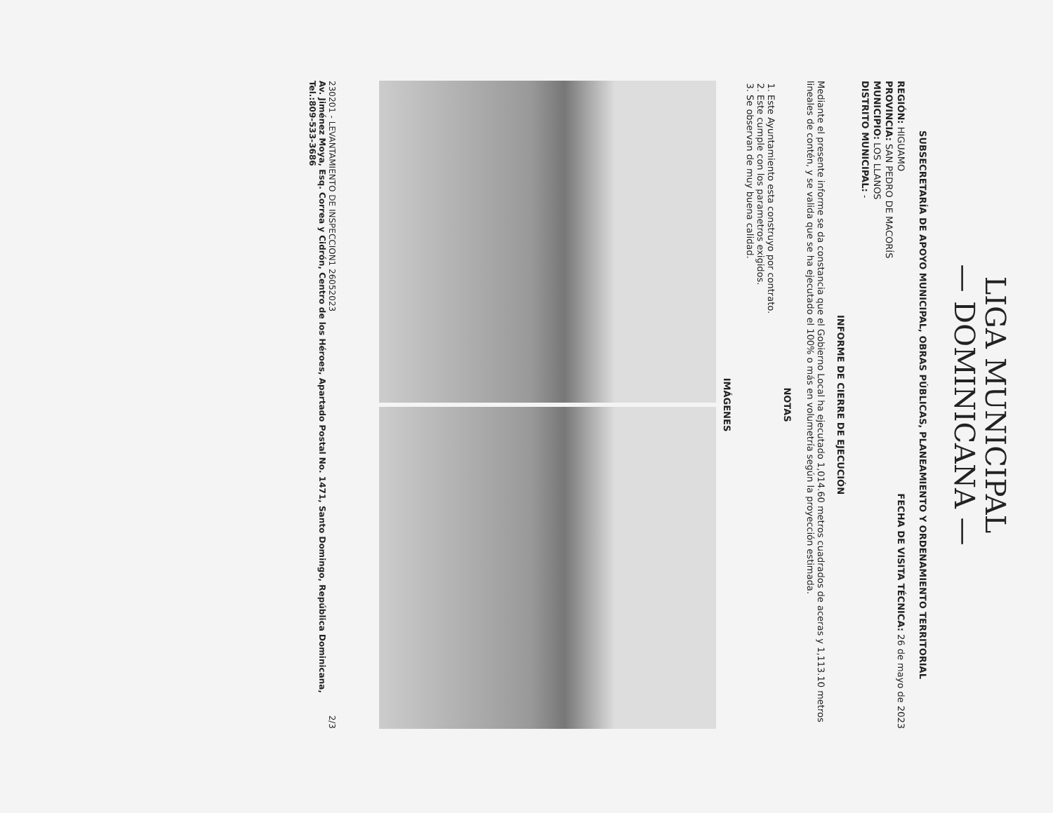LIGA MUNICIPAL
— DOMINICANA —
SUBSECRETARÍA DE APOYO MUNICIPAL, OBRAS PÚBLICAS, PLANEAMIENTO Y ORDENAMIENTO TERRITORIAL
REGIÓN: HIGUAMO
PROVINCIA: SAN PEDRO DE MACORÍS
MUNICIPIO: LOS LLANOS
DISTRITO MUNICIPAL: -
FECHA DE VISITA TÉCNICA: 26 de mayo de 2023
INFORME DE CIERRE DE EJECUCIÓN
Mediante el presente informe se da constancia que el Gobierno Local ha ejecutado 1,014.60 metros cuadrados de aceras y 1,113.10 metros lineales de contén, y se valida que se ha ejecutado el 100% o más en volumetría según la proyección estimada.
NOTAS
1. Este Ayuntamiento esta construyo por contrato.
2. Este cumple con los parametros exigidos.
3. Se observan de muy buena calidad.
IMÁGENES
230201 - LEVANTAMIENTO DE INSPECCION1 26052023 2/3
Av. Jiménez Moya, Esq. Correa y Cidrón, Centro de los Héroes, Apartado Postal No. 1471, Santo Domingo, República Dominicana, Tel.:809-533-3686